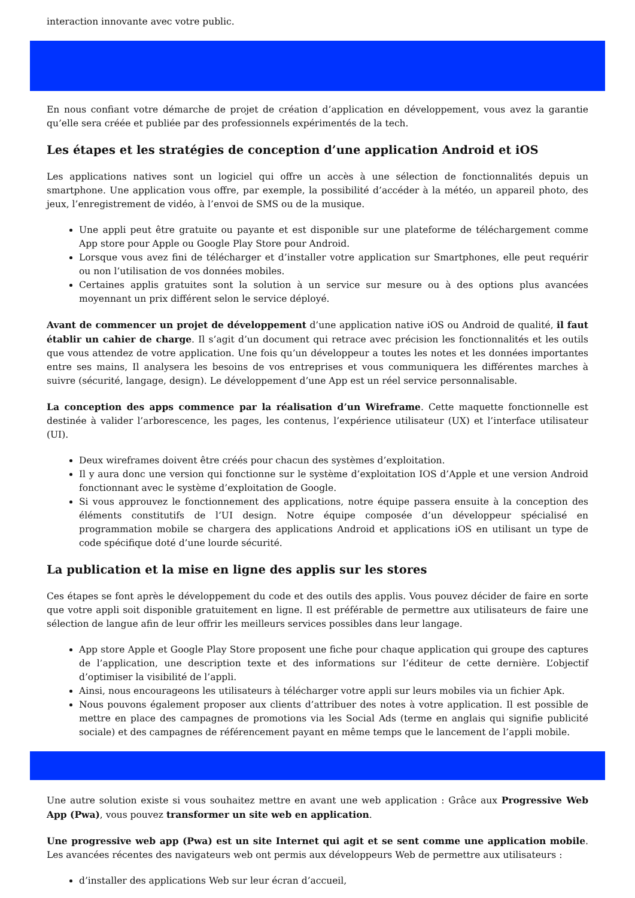interaction innovante avec votre public.
En nous confiant votre démarche de projet de création d’application en développement, vous avez la garantie qu’elle sera créée et publiée par des professionnels expérimentés de la tech.
Les étapes et les stratégies de conception d’une application Android et iOS
Les applications natives sont un logiciel qui offre un accès à une sélection de fonctionnalités depuis un smartphone. Une application vous offre, par exemple, la possibilité d’accéder à la météo, un appareil photo, des jeux, l’enregistrement de vidéo, à l’envoi de SMS ou de la musique.
Une appli peut être gratuite ou payante et est disponible sur une plateforme de téléchargement comme App store pour Apple ou Google Play Store pour Android.
Lorsque vous avez fini de télécharger et d’installer votre application sur Smartphones, elle peut requérir ou non l’utilisation de vos données mobiles.
Certaines applis gratuites sont la solution à un service sur mesure ou à des options plus avancées moyennant un prix différent selon le service déployé.
Avant de commencer un projet de développement d’une application native iOS ou Android de qualité, il faut établir un cahier de charge. Il s’agit d’un document qui retrace avec précision les fonctionnalités et les outils que vous attendez de votre application. Une fois qu’un développeur a toutes les notes et les données importantes entre ses mains, Il analysera les besoins de vos entreprises et vous communiquera les différentes marches à suivre (sécurité, langage, design). Le développement d’une App est un réel service personnalisable.
La conception des apps commence par la réalisation d’un Wireframe. Cette maquette fonctionnelle est destinée à valider l’arborescence, les pages, les contenus, l’expérience utilisateur (UX) et l’interface utilisateur (UI).
Deux wireframes doivent être créés pour chacun des systèmes d’exploitation.
Il y aura donc une version qui fonctionne sur le système d’exploitation IOS d’Apple et une version Android fonctionnant avec le système d’exploitation de Google.
Si vous approuvez le fonctionnement des applications, notre équipe passera ensuite à la conception des éléments constitutifs de l’UI design. Notre équipe composée d’un développeur spécialisé en programmation mobile se chargera des applications Android et applications iOS en utilisant un type de code spécifique doté d’une lourde sécurité.
La publication et la mise en ligne des applis sur les stores
Ces étapes se font après le développement du code et des outils des applis. Vous pouvez décider de faire en sorte que votre appli soit disponible gratuitement en ligne. Il est préférable de permettre aux utilisateurs de faire une sélection de langue afin de leur offrir les meilleurs services possibles dans leur langage.
App store Apple et Google Play Store proposent une fiche pour chaque application qui groupe des captures de l’application, une description texte et des informations sur l’éditeur de cette dernière. L’objectif d’optimiser la visibilité de l’appli.
Ainsi, nous encourageons les utilisateurs à télécharger votre appli sur leurs mobiles via un fichier Apk.
Nous pouvons également proposer aux clients d’attribuer des notes à votre application. Il est possible de mettre en place des campagnes de promotions via les Social Ads (terme en anglais qui signifie publicité sociale) et des campagnes de référencement payant en même temps que le lancement de l’appli mobile.
Une autre solution existe si vous souhaitez mettre en avant une web application : Grâce aux Progressive Web App (Pwa), vous pouvez transformer un site web en application.
Une progressive web app (Pwa) est un site Internet qui agit et se sent comme une application mobile. Les avancées récentes des navigateurs web ont permis aux développeurs Web de permettre aux utilisateurs :
d’installer des applications Web sur leur écran d’accueil,